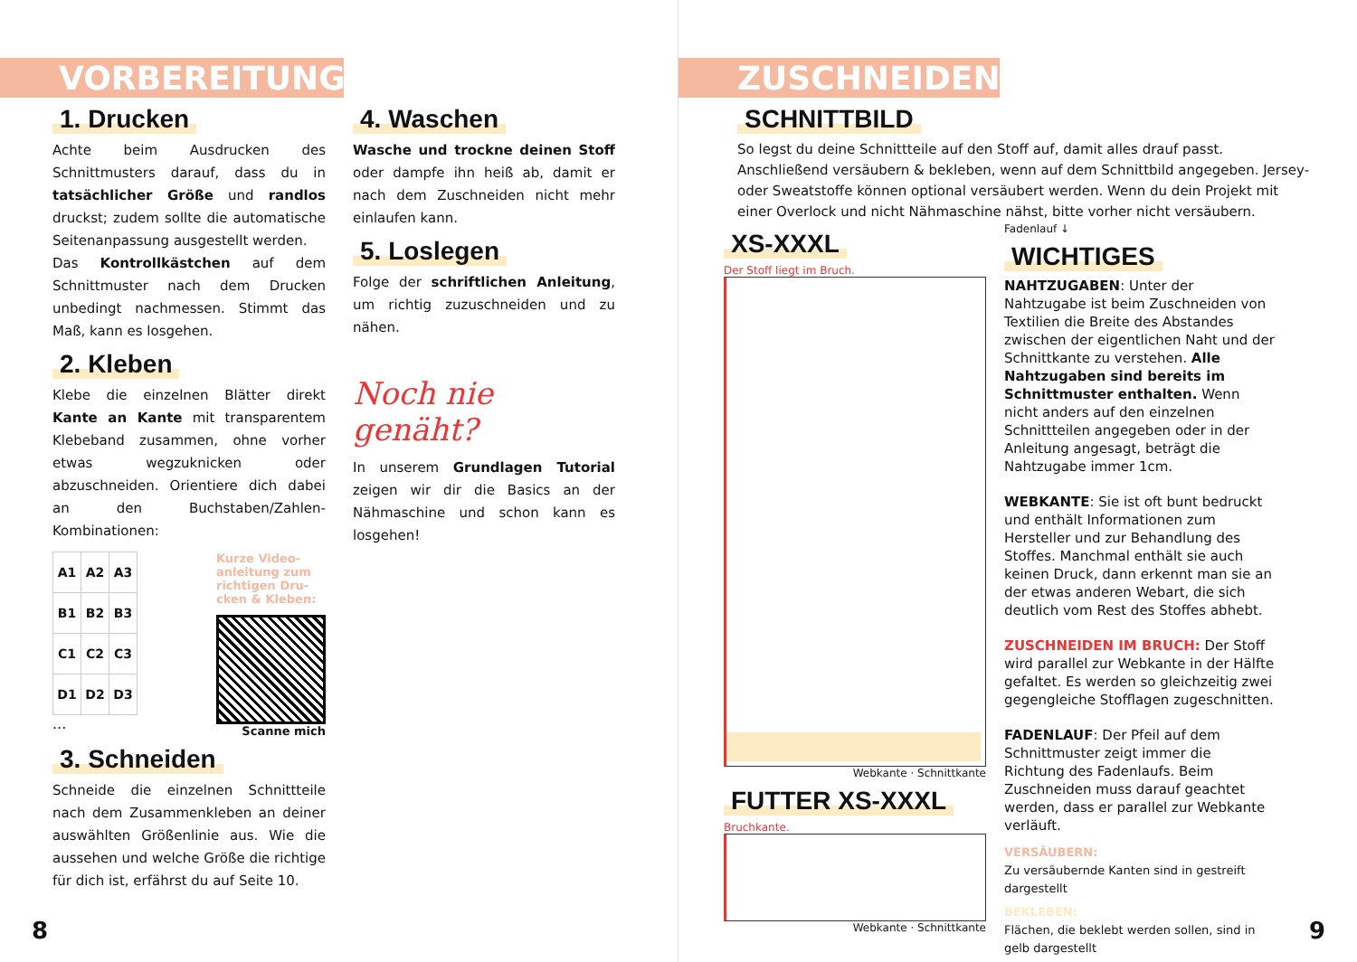VORBEREITUNG
1. Drucken
Achte beim Ausdrucken des Schnittmusters darauf, dass du in tatsächlicher Größe und randlos druckst; zudem sollte die automatische Seitenanpassung ausgestellt werden.
Das Kontrollkästchen auf dem Schnittmuster nach dem Drucken unbedingt nachmessen. Stimmt das Maß, kann es losgehen.
2. Kleben
Klebe die einzelnen Blätter direkt Kante an Kante mit transparentem Klebeband zusammen, ohne vorher etwas wegzuknicken oder abzuschneiden. Orientiere dich dabei an den Buchstaben/Zahlen-Kombinationen:
| A1 | A2 | A3 |
| B1 | B2 | B3 |
| C1 | C2 | C3 |
| D1 | D2 | D3 |
...
Kurze Video-
anleitung zum
richtigen Dru-
cken & Kleben:
Scanne mich
3. Schneiden
Schneide die einzelnen Schnittteile nach dem Zusammenkleben an deiner auswählten Größenlinie aus. Wie die aussehen und welche Größe die richtige für dich ist, erfährst du auf Seite 10.
4. Waschen
Wasche und trockne deinen Stoff oder dampfe ihn heiß ab, damit er nach dem Zuschneiden nicht mehr einlaufen kann.
5. Loslegen
Folge der schriftlichen Anleitung, um richtig zuzuschneiden und zu nähen.
Noch nie genäht?
In unserem Grundlagen Tutorial zeigen wir dir die Basics an der Nähmaschine und schon kann es losgehen!
8
ZUSCHNEIDEN
SCHNITTBILD
So legst du deine Schnittteile auf den Stoff auf, damit alles drauf passt. Anschließend versäubern & bekleben, wenn auf dem Schnittbild angegeben. Jersey- oder Sweatstoffe können optional versäubert werden. Wenn du dein Projekt mit einer Overlock und nicht Nähmaschine nähst, bitte vorher nicht versäubern.
XS-XXXL
Der Stoff liegt im Bruch.
Webkante · Schnittkante
FUTTER XS-XXXL
Bruchkante.
Webkante · Schnittkante
Fadenlauf ↓
WICHTIGES
NAHTZUGABEN: Unter der Nahtzugabe ist beim Zuschneiden von Textilien die Breite des Abstandes zwischen der eigentlichen Naht und der Schnittkante zu verstehen. Alle Nahtzugaben sind bereits im Schnittmuster enthalten. Wenn nicht anders auf den einzelnen Schnittteilen angegeben oder in der Anleitung angesagt, beträgt die Nahtzugabe immer 1cm.
WEBKANTE: Sie ist oft bunt bedruckt und enthält Informationen zum Hersteller und zur Behandlung des Stoffes. Manchmal enthält sie auch keinen Druck, dann erkennt man sie an der etwas anderen Webart, die sich deutlich vom Rest des Stoffes abhebt.
ZUSCHNEIDEN IM BRUCH: Der Stoff wird parallel zur Webkante in der Hälfte gefaltet. Es werden so gleichzeitig zwei gegengleiche Stofflagen zugeschnitten.
FADENLAUF: Der Pfeil auf dem Schnittmuster zeigt immer die Richtung des Fadenlaufs. Beim Zuschneiden muss darauf geachtet werden, dass er parallel zur Webkante verläuft.
VERSÄUBERN:
Zu versäubernde Kanten sind in gestreift dargestellt
BEKLEBEN:
Flächen, die beklebt werden sollen, sind in gelb dargestellt
9